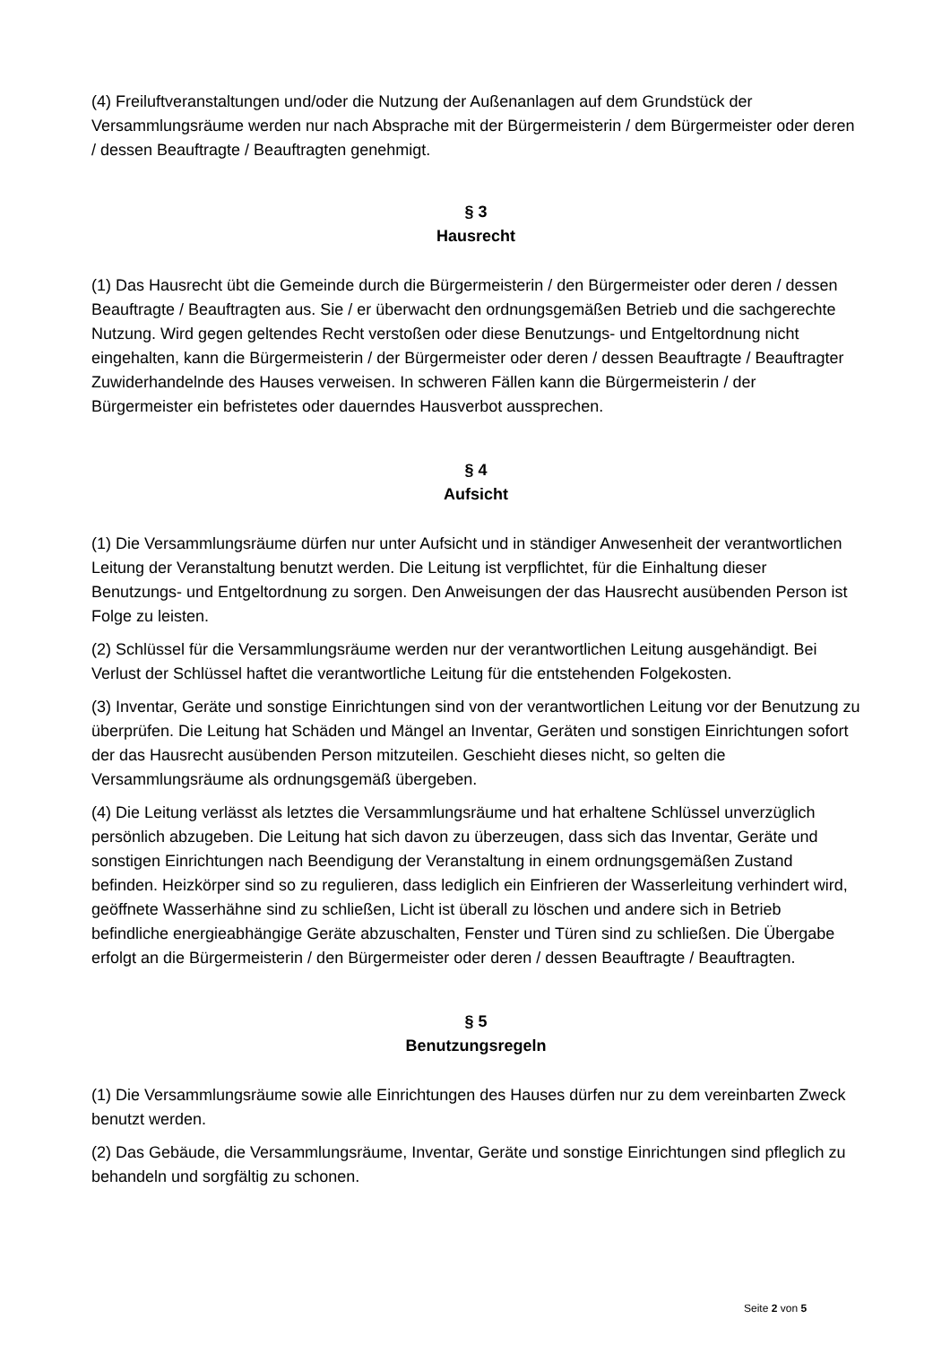(4) Freiluftveranstaltungen und/oder die Nutzung der Außenanlagen auf dem Grundstück der Versammlungsräume werden nur nach Absprache mit der Bürgermeisterin / dem Bürgermeister oder deren / dessen Beauftragte / Beauftragten genehmigt.
§ 3
Hausrecht
(1) Das Hausrecht übt die Gemeinde durch die Bürgermeisterin / den Bürgermeister oder deren / dessen Beauftragte / Beauftragten aus. Sie / er überwacht den ordnungsgemäßen Betrieb und die sachgerechte Nutzung. Wird gegen geltendes Recht verstoßen oder diese Benutzungs- und Entgeltordnung nicht eingehalten, kann die Bürgermeisterin / der Bürgermeister oder deren / dessen Beauftragte / Beauftragter Zuwiderhandelnde des Hauses verweisen. In schweren Fällen kann die Bürgermeisterin / der Bürgermeister ein befristetes oder dauerndes Hausverbot aussprechen.
§ 4
Aufsicht
(1) Die Versammlungsräume dürfen nur unter Aufsicht und in ständiger Anwesenheit der verantwortlichen Leitung der Veranstaltung benutzt werden. Die Leitung ist verpflichtet, für die Einhaltung dieser Benutzungs- und Entgeltordnung zu sorgen. Den Anweisungen der das Hausrecht ausübenden Person ist Folge zu leisten.
(2) Schlüssel für die Versammlungsräume werden nur der verantwortlichen Leitung ausgehändigt. Bei Verlust der Schlüssel haftet die verantwortliche Leitung für die entstehenden Folgekosten.
(3) Inventar, Geräte und sonstige Einrichtungen sind von der verantwortlichen Leitung vor der Benutzung zu überprüfen. Die Leitung hat Schäden und Mängel an Inventar, Geräten und sonstigen Einrichtungen sofort der das Hausrecht ausübenden Person mitzuteilen. Geschieht dieses nicht, so gelten die Versammlungsräume als ordnungsgemäß übergeben.
(4) Die Leitung verlässt als letztes die Versammlungsräume und hat erhaltene Schlüssel unverzüglich persönlich abzugeben. Die Leitung hat sich davon zu überzeugen, dass sich das Inventar, Geräte und sonstigen Einrichtungen nach Beendigung der Veranstaltung in einem ordnungsgemäßen Zustand befinden. Heizkörper sind so zu regulieren, dass lediglich ein Einfrieren der Wasserleitung verhindert wird, geöffnete Wasserhähne sind zu schließen, Licht ist überall zu löschen und andere sich in Betrieb befindliche energieabhängige Geräte abzuschalten, Fenster und Türen sind zu schließen. Die Übergabe erfolgt an die Bürgermeisterin / den Bürgermeister oder deren / dessen Beauftragte / Beauftragten.
§ 5
Benutzungsregeln
(1) Die Versammlungsräume sowie alle Einrichtungen des Hauses dürfen nur zu dem vereinbarten Zweck benutzt werden.
(2) Das Gebäude, die Versammlungsräume, Inventar, Geräte und sonstige Einrichtungen sind pfleglich zu behandeln und sorgfältig zu schonen.
Seite 2 von 5